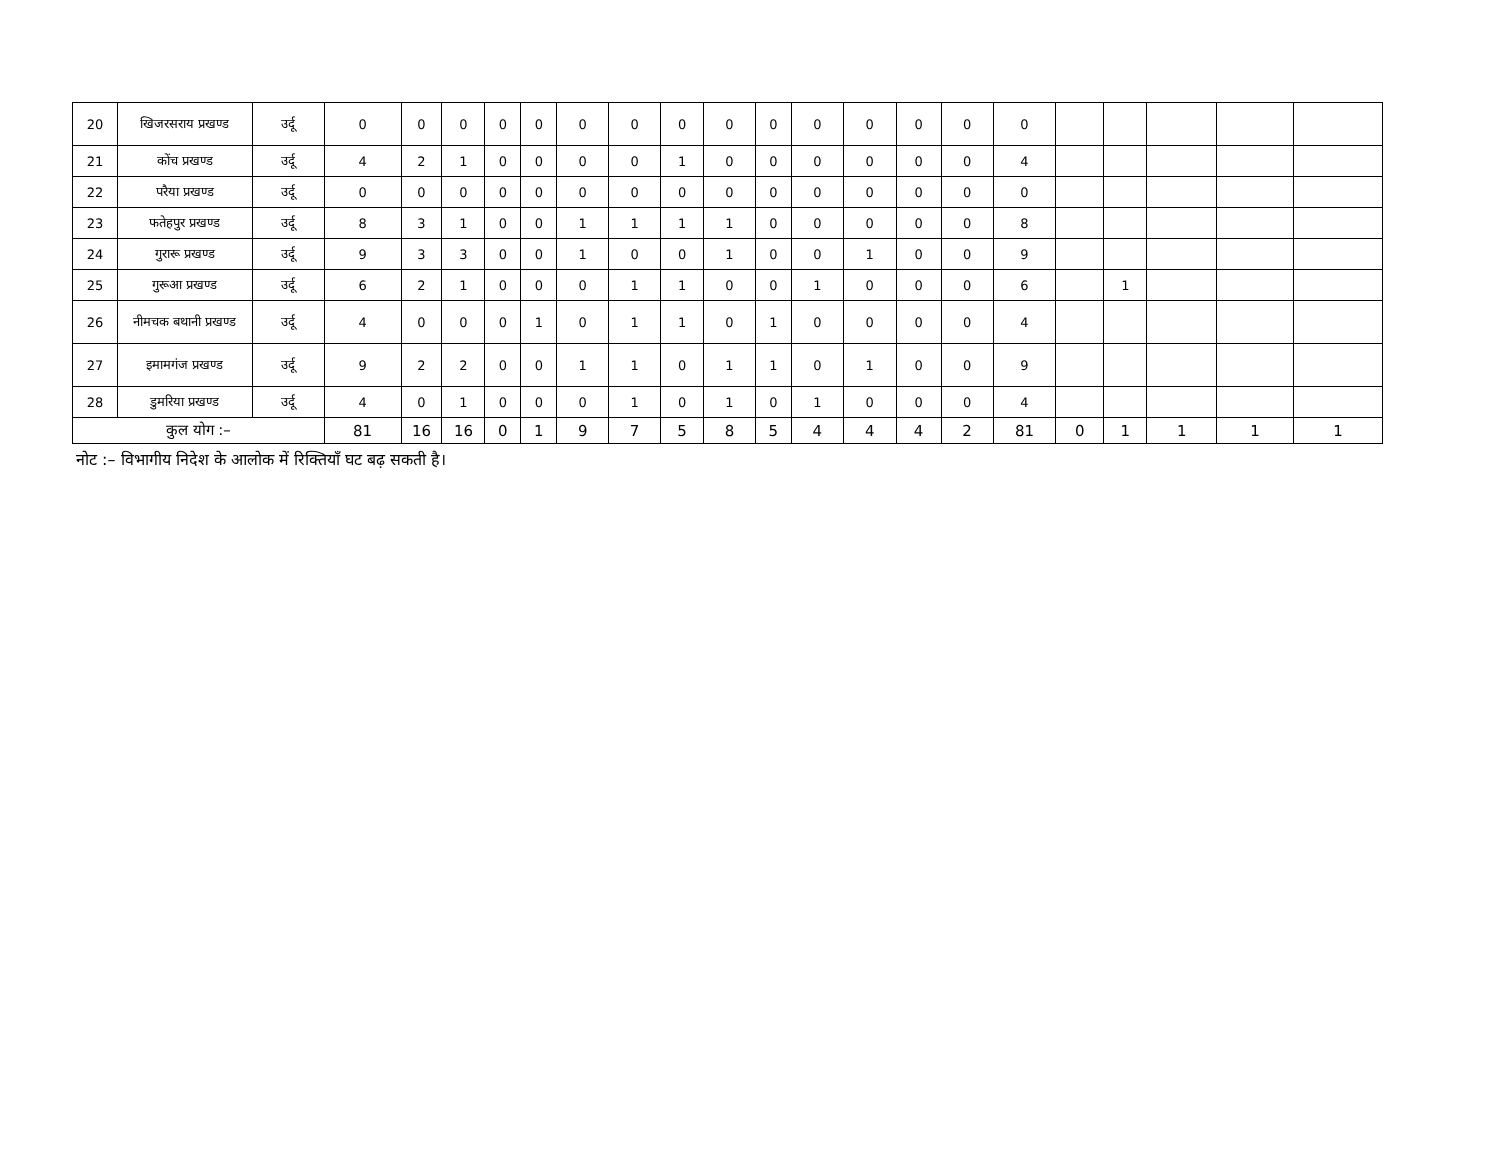| 20 | खिजरसराय प्रखण्ड | उर्दू | 0 | 0 | 0 | 0 | 0 | 0 | 0 | 0 | 0 | 0 | 0 | 0 | 0 | 0 | 0 | | | | | |
| 21 | कोंच प्रखण्ड | उर्दू | 4 | 2 | 1 | 0 | 0 | 0 | 0 | 1 | 0 | 0 | 0 | 0 | 0 | 0 | 4 | | | | | |
| 22 | परैया प्रखण्ड | उर्दू | 0 | 0 | 0 | 0 | 0 | 0 | 0 | 0 | 0 | 0 | 0 | 0 | 0 | 0 | 0 | | | | | |
| 23 | फतेहपुर प्रखण्ड | उर्दू | 8 | 3 | 1 | 0 | 0 | 1 | 1 | 1 | 1 | 0 | 0 | 0 | 0 | 0 | 8 | | | | | |
| 24 | गुरारू प्रखण्ड | उर्दू | 9 | 3 | 3 | 0 | 0 | 1 | 0 | 0 | 1 | 0 | 0 | 1 | 0 | 0 | 9 | | | | | |
| 25 | गुरूआ प्रखण्ड | उर्दू | 6 | 2 | 1 | 0 | 0 | 0 | 1 | 1 | 0 | 0 | 1 | 0 | 0 | 0 | 6 | | 1 | | | |
| 26 | नीमचक बथानी प्रखण्ड | उर्दू | 4 | 0 | 0 | 0 | 1 | 0 | 1 | 1 | 0 | 1 | 0 | 0 | 0 | 0 | 4 | | | | | |
| 27 | इमामगंज प्रखण्ड | उर्दू | 9 | 2 | 2 | 0 | 0 | 1 | 1 | 0 | 1 | 1 | 0 | 1 | 0 | 0 | 9 | | | | | |
| 28 | डुमरिया प्रखण्ड | उर्दू | 4 | 0 | 1 | 0 | 0 | 0 | 1 | 0 | 1 | 0 | 1 | 0 | 0 | 0 | 4 | | | | | |
| कुल योग :– | | | 81 | 16 | 16 | 0 | 1 | 9 | 7 | 5 | 8 | 5 | 4 | 4 | 4 | 2 | 81 | 0 | 1 | 1 | 1 | 1 |
नोट :– विभागीय निदेश के आलोक में रिक्तियाँ घट बढ़ सकती है।